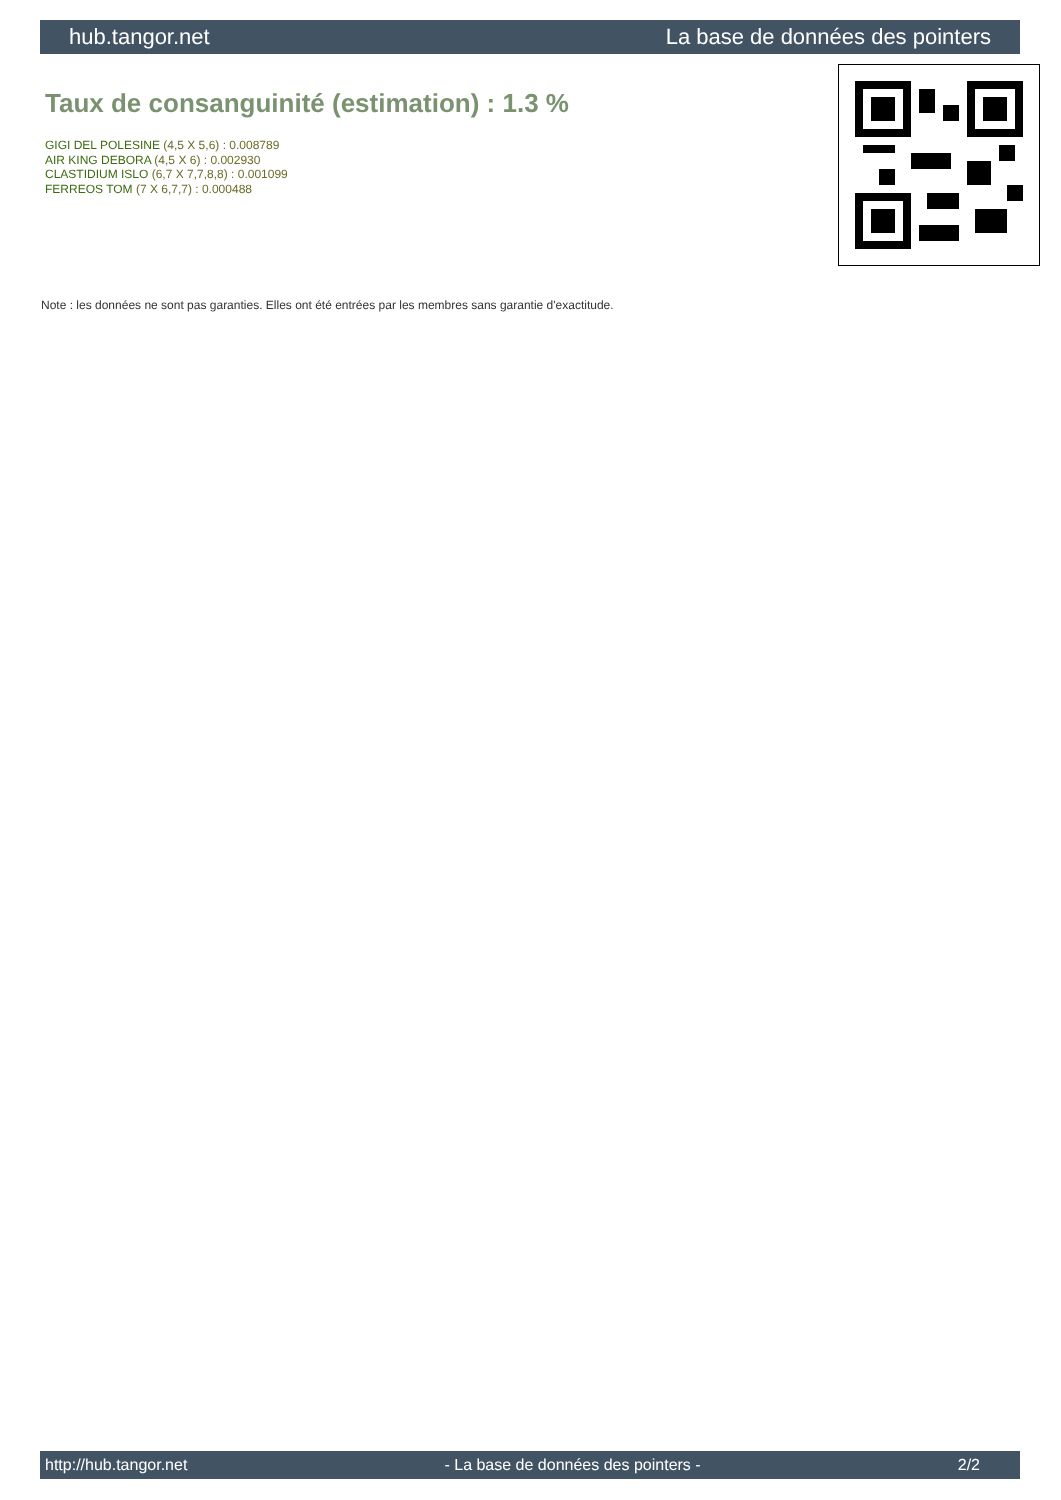hub.tangor.net La base de données des pointers
Taux de consanguinité (estimation) : 1.3 %
GIGI DEL POLESINE (4,5 X 5,6) : 0.008789
AIR KING DEBORA (4,5 X 6) : 0.002930
CLASTIDIUM ISLO (6,7 X 7,7,8,8) : 0.001099
FERREOS TOM (7 X 6,7,7) : 0.000488
Note : les données ne sont pas garanties. Elles ont été entrées par les membres sans garantie d'exactitude.
http://hub.tangor.net - La base de données des pointers - 2/2